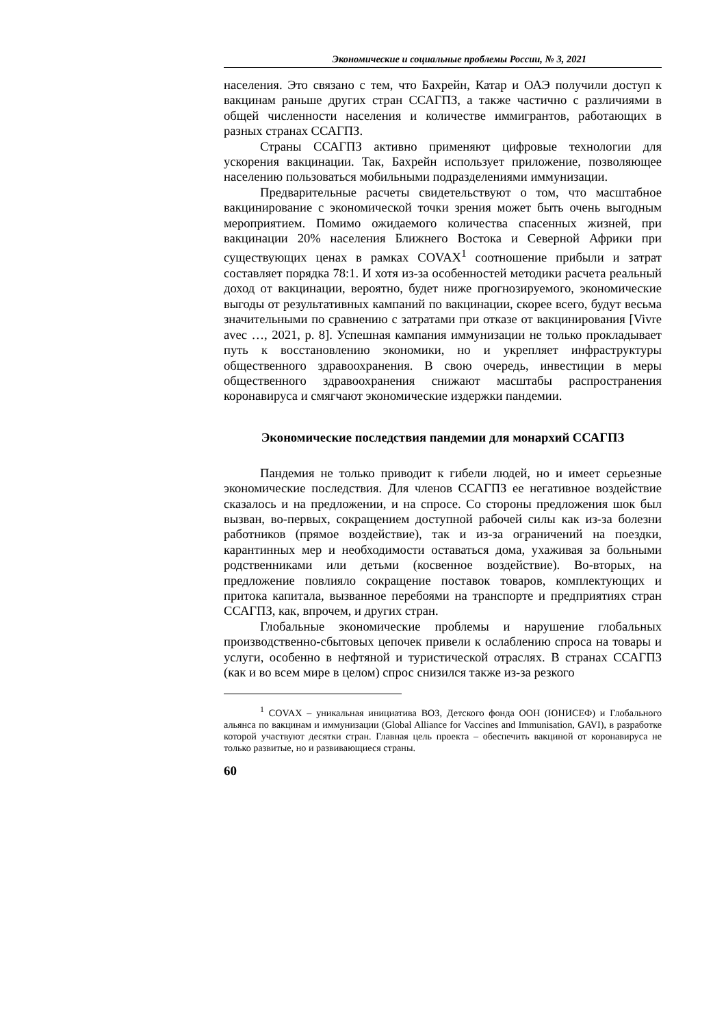Экономические и социальные проблемы России, № 3, 2021
населения. Это связано с тем, что Бахрейн, Катар и ОАЭ получили доступ к вакцинам раньше других стран ССАГПЗ, а также частично с различиями в общей численности населения и количестве иммигрантов, работающих в разных странах ССАГПЗ.
Страны ССАГПЗ активно применяют цифровые технологии для ускорения вакцинации. Так, Бахрейн использует приложение, позволяющее населению пользоваться мобильными подразделениями иммунизации.
Предварительные расчеты свидетельствуют о том, что масштабное вакцинирование с экономической точки зрения может быть очень выгодным мероприятием. Помимо ожидаемого количества спасенных жизней, при вакцинации 20% населения Ближнего Востока и Северной Африки при существующих ценах в рамках COVAX<sup>1</sup> соотношение прибыли и затрат составляет порядка 78:1. И хотя из-за особенностей методики расчета реальный доход от вакцинации, вероятно, будет ниже прогнозируемого, экономические выгоды от результативных кампаний по вакцинации, скорее всего, будут весьма значительными по сравнению с затратами при отказе от вакцинирования [Vivre avec …, 2021, p. 8]. Успешная кампания иммунизации не только прокладывает путь к восстановлению экономики, но и укрепляет инфраструктуры общественного здравоохранения. В свою очередь, инвестиции в меры общественного здравоохранения снижают масштабы распространения коронавируса и смягчают экономические издержки пандемии.
Экономические последствия пандемии для монархий ССАГПЗ
Пандемия не только приводит к гибели людей, но и имеет серьезные экономические последствия. Для членов ССАГПЗ ее негативное воздействие сказалось и на предложении, и на спросе. Со стороны предложения шок был вызван, во-первых, сокращением доступной рабочей силы как из-за болезни работников (прямое воздействие), так и из-за ограничений на поездки, карантинных мер и необходимости оставаться дома, ухаживая за больными родственниками или детьми (косвенное воздействие). Во-вторых, на предложение повлияло сокращение поставок товаров, комплектующих и притока капитала, вызванное перебоями на транспорте и предприятиях стран ССАГПЗ, как, впрочем, и других стран.
Глобальные экономические проблемы и нарушение глобальных производственно-сбытовых цепочек привели к ослаблению спроса на товары и услуги, особенно в нефтяной и туристической отраслях. В странах ССАГПЗ (как и во всем мире в целом) спрос снизился также из-за резкого
<sup>1</sup> COVAX – уникальная инициатива ВОЗ, Детского фонда ООН (ЮНИСЕФ) и Глобального альянса по вакцинам и иммунизации (Global Alliance for Vaccines and Immunisation, GAVI), в разработке которой участвуют десятки стран. Главная цель проекта – обеспечить вакциной от коронавируса не только развитые, но и развивающиеся страны.
60